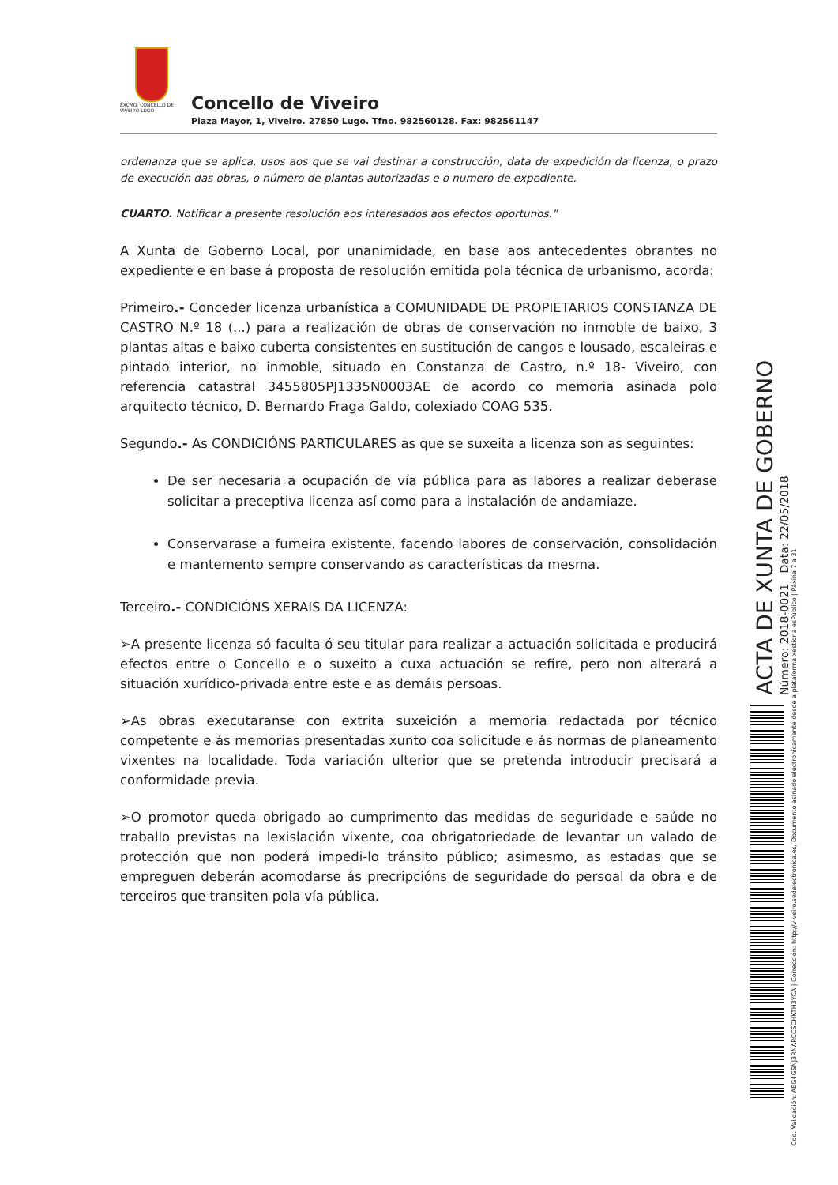EXCMO. CONCELLO DE VIVEIRO LUGO
Concello de Viveiro
Plaza Mayor, 1, Viveiro. 27850 Lugo. Tfno. 982560128. Fax: 982561147
ordenanza que se aplica, usos aos que se vai destinar a construcción, data de expedición da licenza, o prazo de execución das obras, o número de plantas autorizadas e o numero de expediente.
CUARTO. Notificar a presente resolución aos interesados aos efectos oportunos.”
A Xunta de Goberno Local, por unanimidade, en base aos antecedentes obrantes no expediente e en base á proposta de resolución emitida pola técnica de urbanismo, acorda:
Primeiro.- Conceder licenza urbanística a COMUNIDADE DE PROPIETARIOS CONSTANZA DE CASTRO N.º 18 (...) para a realización de obras de conservación no inmoble de baixo, 3 plantas altas e baixo cuberta consistentes en sustitución de cangos e lousado, escaleiras e pintado interior, no inmoble, situado en Constanza de Castro, n.º 18- Viveiro, con referencia catastral 3455805PJ1335N0003AE de acordo co memoria asinada polo arquitecto técnico, D. Bernardo Fraga Galdo, colexiado COAG 535.
Segundo.- As CONDICIÓNS PARTICULARES as que se suxeita a licenza son as seguintes:
De ser necesaria a ocupación de vía pública para as labores a realizar deberase solicitar a preceptiva licenza así como para a instalación de andamiaze.
Conservarase a fumeira existente, facendo labores de conservación, consolidación e mantemento sempre conservando as características da mesma.
Terceiro.- CONDICIÓNS XERAIS DA LICENZA:
➢A presente licenza só faculta ó seu titular para realizar a actuación solicitada e producirá efectos entre o Concello e o suxeito a cuxa actuación se refire, pero non alterará a situación xurídico-privada entre este e as demáis persoas.
➢As obras executaranse con extrita suxeición a memoria redactada por técnico competente e ás memorias presentadas xunto coa solicitude e ás normas de planeamento vixentes na localidade. Toda variación ulterior que se pretenda introducir precisará a conformidade previa.
➢O promotor queda obrigado ao cumprimento das medidas de seguridade e saúde no traballo previstas na lexislación vixente, coa obrigatoriedade de levantar un valado de protección que non poderá impedi-lo tránsito público; asimesmo, as estadas que se empreguen deberán acomodarse ás precripcións de seguridade do persoal da obra e de terceiros que transiten pola vía pública.
ACTA DE XUNTA DE GOBERNO
Número: 2018-0021 Data: 22/05/2018
Cod. Validación: AEG4GSNJ3RNARCCSCHKTH3YCA | Corrección: http://viveiro.sedelectronica.es/ Documento asinado electronicamente desde a plataforma xestiona esPúblico | Páxina 7 a 31